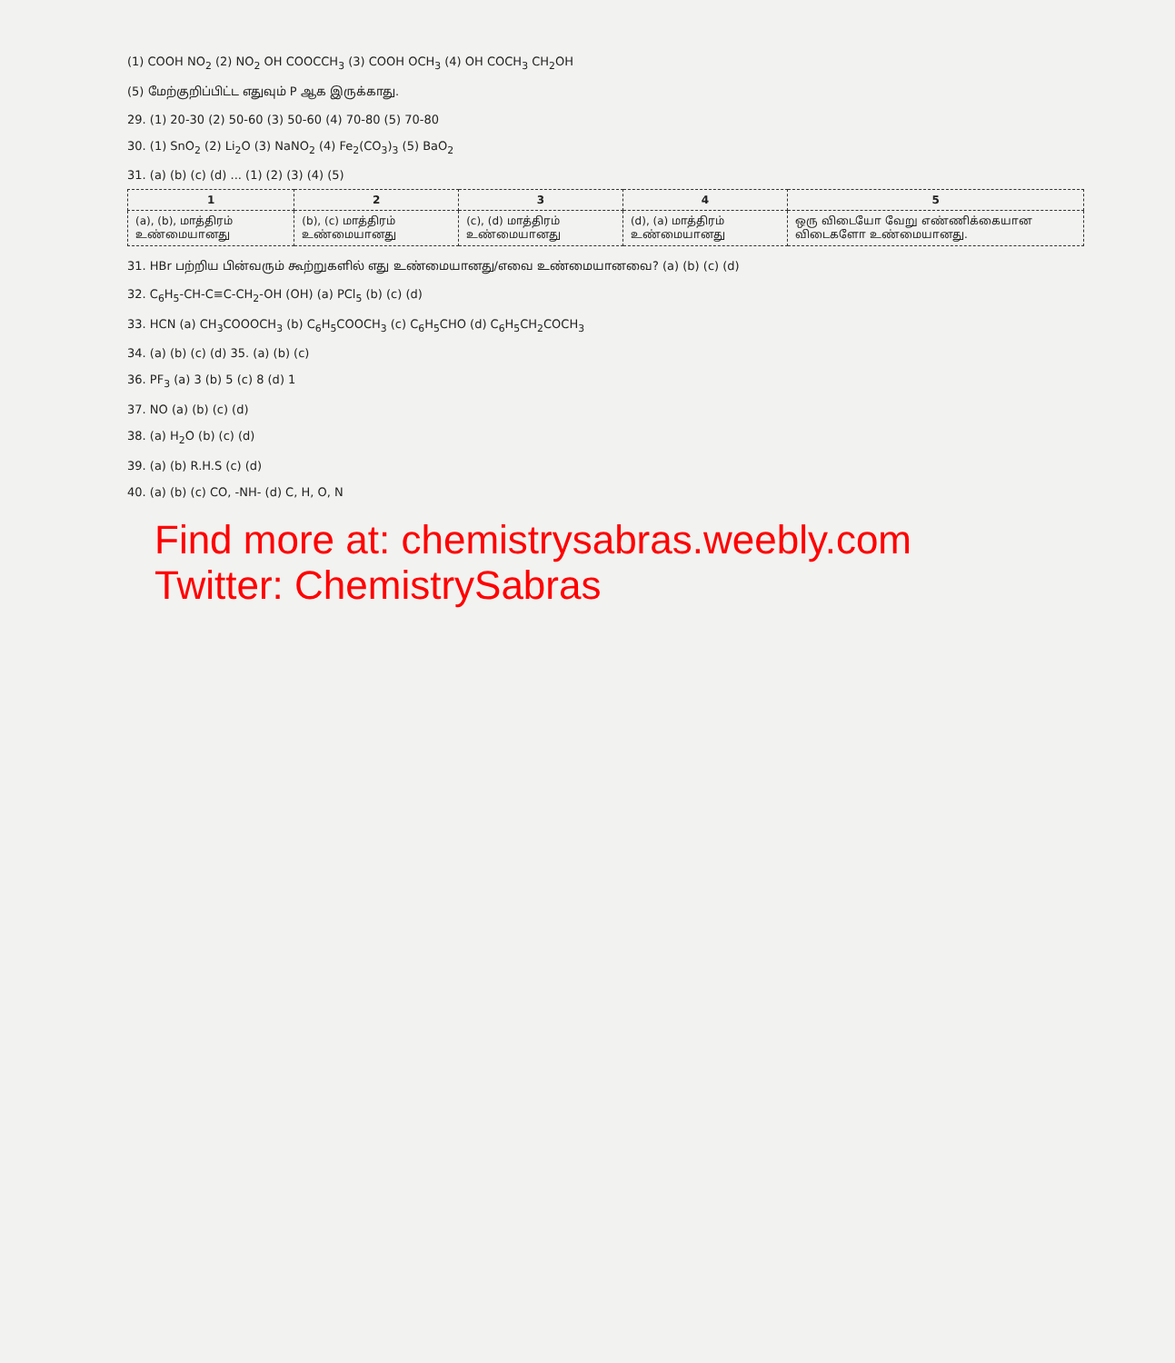(1) COOH NO<sub>2</sub> (2) NO<sub>2</sub> OH COOCCH<sub>3</sub> (3) COOH OCH<sub>3</sub> (4) OH COCH<sub>3</sub> CH<sub>2</sub>OH
(5) மேற்குறிப்பிட்ட எதுவும் P ஆக இருக்காது.
29. (1) 20-30 (2) 50-60 (3) 50-60 (4) 70-80 (5) 70-80
30. (1) SnO<sub>2</sub> (2) Li<sub>2</sub>O (3) NaNO<sub>2</sub> (4) Fe<sub>2</sub>(CO<sub>3</sub>)<sub>3</sub> (5) BaO<sub>2</sub>
31. (a) (b) (c) (d) ... (1) (2) (3) (4) (5)
| 1 | 2 | 3 | 4 | 5 |
| --- | --- | --- | --- | --- |
| (a), (b), மாத்திரம் உண்மையானது | (b), (c) மாத்திரம் உண்மையானது | (c), (d) மாத்திரம் உண்மையானது | (d), (a) மாத்திரம் உண்மையானது | ஒரு விடையோ வேறு எண்ணிக்கையான விடைகளோ உண்மையானது. |
31. HBr பற்றிய பின்வரும் கூற்றுகளில் எது உண்மையானது/எவை உண்மையானவை? (a) (b) (c) (d)
32. C<sub>6</sub>H<sub>5</sub>-CH-C≡C-CH<sub>2</sub>-OH (OH) (a) PCl<sub>5</sub> (b) (c) (d)
33. HCN (a) CH<sub>3</sub>COOOCH<sub>3</sub> (b) C<sub>6</sub>H<sub>5</sub>COOCH<sub>3</sub> (c) C<sub>6</sub>H<sub>5</sub>CHO (d) C<sub>6</sub>H<sub>5</sub>CH<sub>2</sub>COCH<sub>3</sub>
34. (a) (b) (c) (d) 35. (a) (b) (c)
36. PF<sub>3</sub> (a) 3 (b) 5 (c) 8 (d) 1
37. NO (a) (b) (c) (d)
38. (a) H<sub>2</sub>O (b) (c) (d)
39. (a) (b) R.H.S (c) (d)
40. (a) (b) (c) CO, -NH- (d) C, H, O, N
Find more at: chemistrysabras.weebly.com
Twitter: ChemistrySabras